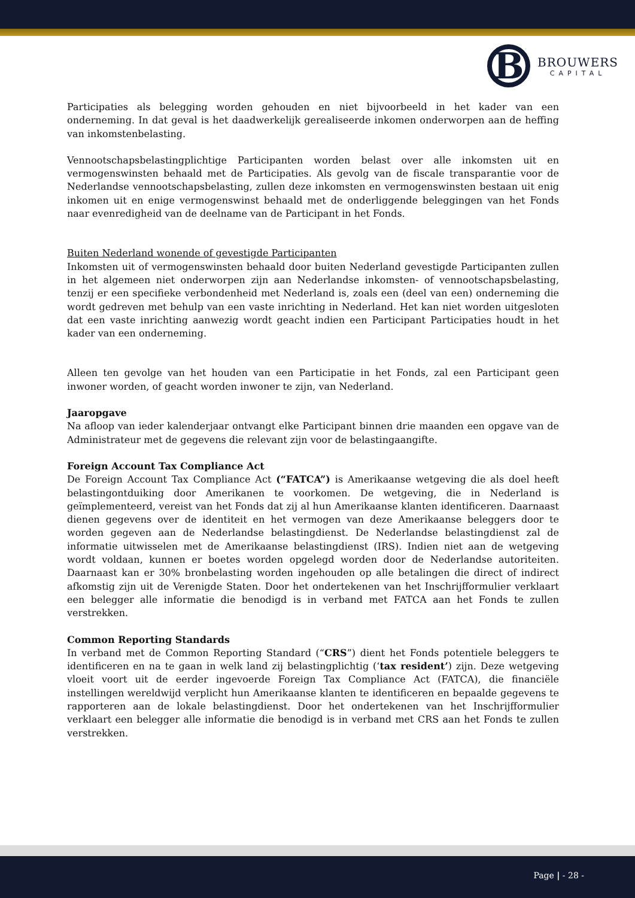B
BROUWERS
CAPITAL
Participaties als belegging worden gehouden en niet bijvoorbeeld in het kader van een onderneming. In dat geval is het daadwerkelijk gerealiseerde inkomen onderworpen aan de heffing van inkomstenbelasting.
Vennootschapsbelastingplichtige Participanten worden belast over alle inkomsten uit en vermogenswinsten behaald met de Participaties. Als gevolg van de fiscale transparantie voor de Nederlandse vennootschapsbelasting, zullen deze inkomsten en vermogenswinsten bestaan uit enig inkomen uit en enige vermogenswinst behaald met de onderliggende beleggingen van het Fonds naar evenredigheid van de deelname van de Participant in het Fonds.
Buiten Nederland wonende of gevestigde Participanten
Inkomsten uit of vermogenswinsten behaald door buiten Nederland gevestigde Participanten zullen in het algemeen niet onderworpen zijn aan Nederlandse inkomsten- of vennootschapsbelasting, tenzij er een specifieke verbondenheid met Nederland is, zoals een (deel van een) onderneming die wordt gedreven met behulp van een vaste inrichting in Nederland. Het kan niet worden uitgesloten dat een vaste inrichting aanwezig wordt geacht indien een Participant Participaties houdt in het kader van een onderneming.
Alleen ten gevolge van het houden van een Participatie in het Fonds, zal een Participant geen inwoner worden, of geacht worden inwoner te zijn, van Nederland.
Jaaropgave
Na afloop van ieder kalenderjaar ontvangt elke Participant binnen drie maanden een opgave van de Administrateur met de gegevens die relevant zijn voor de belastingaangifte.
Foreign Account Tax Compliance Act
De Foreign Account Tax Compliance Act (“FATCA”) is Amerikaanse wetgeving die als doel heeft belastingontduiking door Amerikanen te voorkomen. De wetgeving, die in Nederland is geïmplementeerd, vereist van het Fonds dat zij al hun Amerikaanse klanten identificeren. Daarnaast dienen gegevens over de identiteit en het vermogen van deze Amerikaanse beleggers door te worden gegeven aan de Nederlandse belastingdienst. De Nederlandse belastingdienst zal de informatie uitwisselen met de Amerikaanse belastingdienst (IRS). Indien niet aan de wetgeving wordt voldaan, kunnen er boetes worden opgelegd worden door de Nederlandse autoriteiten. Daarnaast kan er 30% bronbelasting worden ingehouden op alle betalingen die direct of indirect afkomstig zijn uit de Verenigde Staten. Door het ondertekenen van het Inschrijfformulier verklaart een belegger alle informatie die benodigd is in verband met FATCA aan het Fonds te zullen verstrekken.
Common Reporting Standards
In verband met de Common Reporting Standard (“CRS”) dient het Fonds potentiele beleggers te identificeren en na te gaan in welk land zij belastingplichtig (‘tax resident’) zijn. Deze wetgeving vloeit voort uit de eerder ingevoerde Foreign Tax Compliance Act (FATCA), die financiële instellingen wereldwijd verplicht hun Amerikaanse klanten te identificeren en bepaalde gegevens te rapporteren aan de lokale belastingdienst. Door het ondertekenen van het Inschrijfformulier verklaart een belegger alle informatie die benodigd is in verband met CRS aan het Fonds te zullen verstrekken.
Page | - 28 -